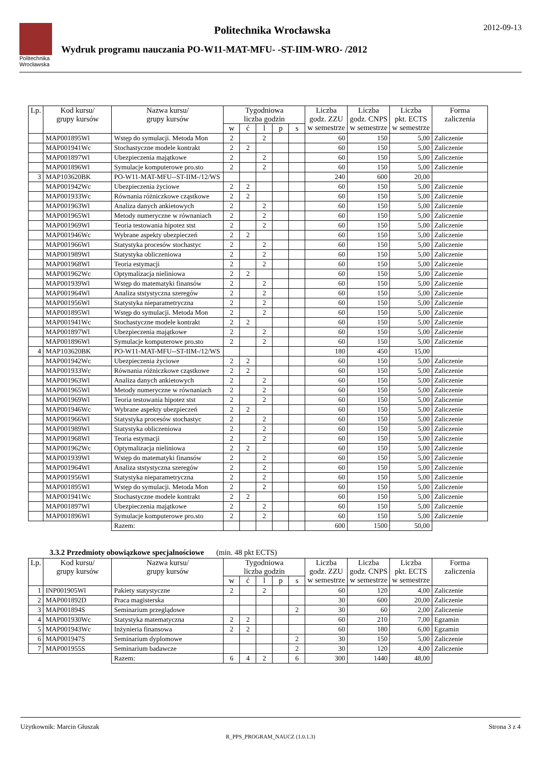Politechnika Wrocławska
Politechnika Wrocławska
Wydruk programu nauczania PO-W11-MAT-MFU- -ST-IIM-WRO- /2012
2012-09-13
| Lp. | Kod kursu/ grupy kursów | Nazwa kursu/ grupy kursów | Tygodniowa liczba godzin | | | | | Liczba godz. ZZU w semestrze | Liczba godz. CNPS w semestrze | Liczba pkt. ECTS w semestrze | Forma zaliczenia |
| --- | --- | --- | --- | --- | --- | --- | --- | --- | --- | --- | --- |
| | | | w | ć | l | p | s | | | | |
| | MAP001895Wl | Wstęp do symulacji. Metoda Mon | 2 | | 2 | | | 60 | 150 | 5,00 | Zaliczenie |
| | MAP001941Wc | Stochastyczne modele kontrakt | 2 | 2 | | | | 60 | 150 | 5,00 | Zaliczenie |
| | MAP001897Wl | Ubezpieczenia majątkowe | 2 | | 2 | | | 60 | 150 | 5,00 | Zaliczenie |
| | MAP001896Wl | Symulacje komputerowe pro.sto | 2 | | 2 | | | 60 | 150 | 5,00 | Zaliczenie |
| 3 | MAP103620BK | PO-W11-MAT-MFU--ST-IIM-/12/WS | | | | | | 240 | 600 | 20,00 | |
| | MAP001942Wc | Ubezpieczenia życiowe | 2 | 2 | | | | 60 | 150 | 5,00 | Zaliczenie |
| | MAP001933Wc | Równania różniczkowe cząstkowe | 2 | 2 | | | | 60 | 150 | 5,00 | Zaliczenie |
| | MAP001963Wl | Analiza danych ankietowych | 2 | | 2 | | | 60 | 150 | 5,00 | Zaliczenie |
| | MAP001965Wl | Metody numeryczne w równaniach | 2 | | 2 | | | 60 | 150 | 5,00 | Zaliczenie |
| | MAP001969Wl | Teoria testowania hipotez stst | 2 | | 2 | | | 60 | 150 | 5,00 | Zaliczenie |
| | MAP001946Wc | Wybrane aspekty ubezpieczeń | 2 | 2 | | | | 60 | 150 | 5,00 | Zaliczenie |
| | MAP001966Wl | Statystyka procesów stochastyc | 2 | | 2 | | | 60 | 150 | 5,00 | Zaliczenie |
| | MAP001989Wl | Statystyka obliczeniowa | 2 | | 2 | | | 60 | 150 | 5,00 | Zaliczenie |
| | MAP001968Wl | Teoria estymacji | 2 | | 2 | | | 60 | 150 | 5,00 | Zaliczenie |
| | MAP001962Wc | Optymalizacja nieliniowa | 2 | 2 | | | | 60 | 150 | 5,00 | Zaliczenie |
| | MAP001939Wl | Wstęp do matematyki finansów | 2 | | 2 | | | 60 | 150 | 5,00 | Zaliczenie |
| | MAP001964Wl | Analiza ststystyczna szeregów | 2 | | 2 | | | 60 | 150 | 5,00 | Zaliczenie |
| | MAP001956Wl | Statystyka nieparametryczna | 2 | | 2 | | | 60 | 150 | 5,00 | Zaliczenie |
| | MAP001895Wl | Wstęp do symulacji. Metoda Mon | 2 | | 2 | | | 60 | 150 | 5,00 | Zaliczenie |
| | MAP001941Wc | Stochastyczne modele kontrakt | 2 | 2 | | | | 60 | 150 | 5,00 | Zaliczenie |
| | MAP001897Wl | Ubezpieczenia majątkowe | 2 | | 2 | | | 60 | 150 | 5,00 | Zaliczenie |
| | MAP001896Wl | Symulacje komputerowe pro.sto | 2 | | 2 | | | 60 | 150 | 5,00 | Zaliczenie |
| 4 | MAP103620BK | PO-W11-MAT-MFU--ST-IIM-/12/WS | | | | | | 180 | 450 | 15,00 | |
| | MAP001942Wc | Ubezpieczenia życiowe | 2 | 2 | | | | 60 | 150 | 5,00 | Zaliczenie |
| | MAP001933Wc | Równania różniczkowe cząstkowe | 2 | 2 | | | | 60 | 150 | 5,00 | Zaliczenie |
| | MAP001963Wl | Analiza danych ankietowych | 2 | | 2 | | | 60 | 150 | 5,00 | Zaliczenie |
| | MAP001965Wl | Metody numeryczne w równaniach | 2 | | 2 | | | 60 | 150 | 5,00 | Zaliczenie |
| | MAP001969Wl | Teoria testowania hipotez stst | 2 | | 2 | | | 60 | 150 | 5,00 | Zaliczenie |
| | MAP001946Wc | Wybrane aspekty ubezpieczeń | 2 | 2 | | | | 60 | 150 | 5,00 | Zaliczenie |
| | MAP001966Wl | Statystyka procesów stochastyc | 2 | | 2 | | | 60 | 150 | 5,00 | Zaliczenie |
| | MAP001989Wl | Statystyka obliczeniowa | 2 | | 2 | | | 60 | 150 | 5,00 | Zaliczenie |
| | MAP001968Wl | Teoria estymacji | 2 | | 2 | | | 60 | 150 | 5,00 | Zaliczenie |
| | MAP001962Wc | Optymalizacja nieliniowa | 2 | 2 | | | | 60 | 150 | 5,00 | Zaliczenie |
| | MAP001939Wl | Wstęp do matematyki finansów | 2 | | 2 | | | 60 | 150 | 5,00 | Zaliczenie |
| | MAP001964Wl | Analiza ststystyczna szeregów | 2 | | 2 | | | 60 | 150 | 5,00 | Zaliczenie |
| | MAP001956Wl | Statystyka nieparametryczna | 2 | | 2 | | | 60 | 150 | 5,00 | Zaliczenie |
| | MAP001895Wl | Wstęp do symulacji. Metoda Mon | 2 | | 2 | | | 60 | 150 | 5,00 | Zaliczenie |
| | MAP001941Wc | Stochastyczne modele kontrakt | 2 | 2 | | | | 60 | 150 | 5,00 | Zaliczenie |
| | MAP001897Wl | Ubezpieczenia majątkowe | 2 | | 2 | | | 60 | 150 | 5,00 | Zaliczenie |
| | MAP001896Wl | Symulacje komputerowe pro.sto | 2 | | 2 | | | 60 | 150 | 5,00 | Zaliczenie |
| | | Razem: | | | | | | 600 | 1500 | 50,00 | |
3.3.2 Przedmioty obowiązkowe specjalnościowe (min. 48 pkt ECTS)
| Lp. | Kod kursu/ grupy kursów | Nazwa kursu/ grupy kursów | Tygodniowa liczba godzin | | | | | Liczba godz. ZZU w semestrze | Liczba godz. CNPS w semestrze | Liczba pkt. ECTS w semestrze | Forma zaliczenia |
| --- | --- | --- | --- | --- | --- | --- | --- | --- | --- | --- | --- |
| | | | w | ć | l | p | s | | | | |
| 1 | INP001905Wl | Pakiety statystyczne | 2 | | 2 | | | 60 | 120 | 4,00 | Zaliczenie |
| 2 | MAP001892D | Praca magisterska | | | | | | 30 | 600 | 20,00 | Zaliczenie |
| 3 | MAP001894S | Seminarium przeglądowe | | | | | 2 | 30 | 60 | 2,00 | Zaliczenie |
| 4 | MAP001930Wc | Statystyka matematyczna | 2 | 2 | | | | 60 | 210 | 7,00 | Egzamin |
| 5 | MAP001943Wc | Inżynieria finansowa | 2 | 2 | | | | 60 | 180 | 6,00 | Egzamin |
| 6 | MAP001947S | Seminarium dyplomowe | | | | | 2 | 30 | 150 | 5,00 | Zaliczenie |
| 7 | MAP001955S | Seminarium badawcze | | | | | 2 | 30 | 120 | 4,00 | Zaliczenie |
| | | Razem: | 6 | 4 | 2 | | 6 | 300 | 1440 | 48,00 | |
Użytkownik: Marcin Głuszak Strona 3 z 4
R_PPS_PROGRAM_NAUCZ (1.0.1.3)